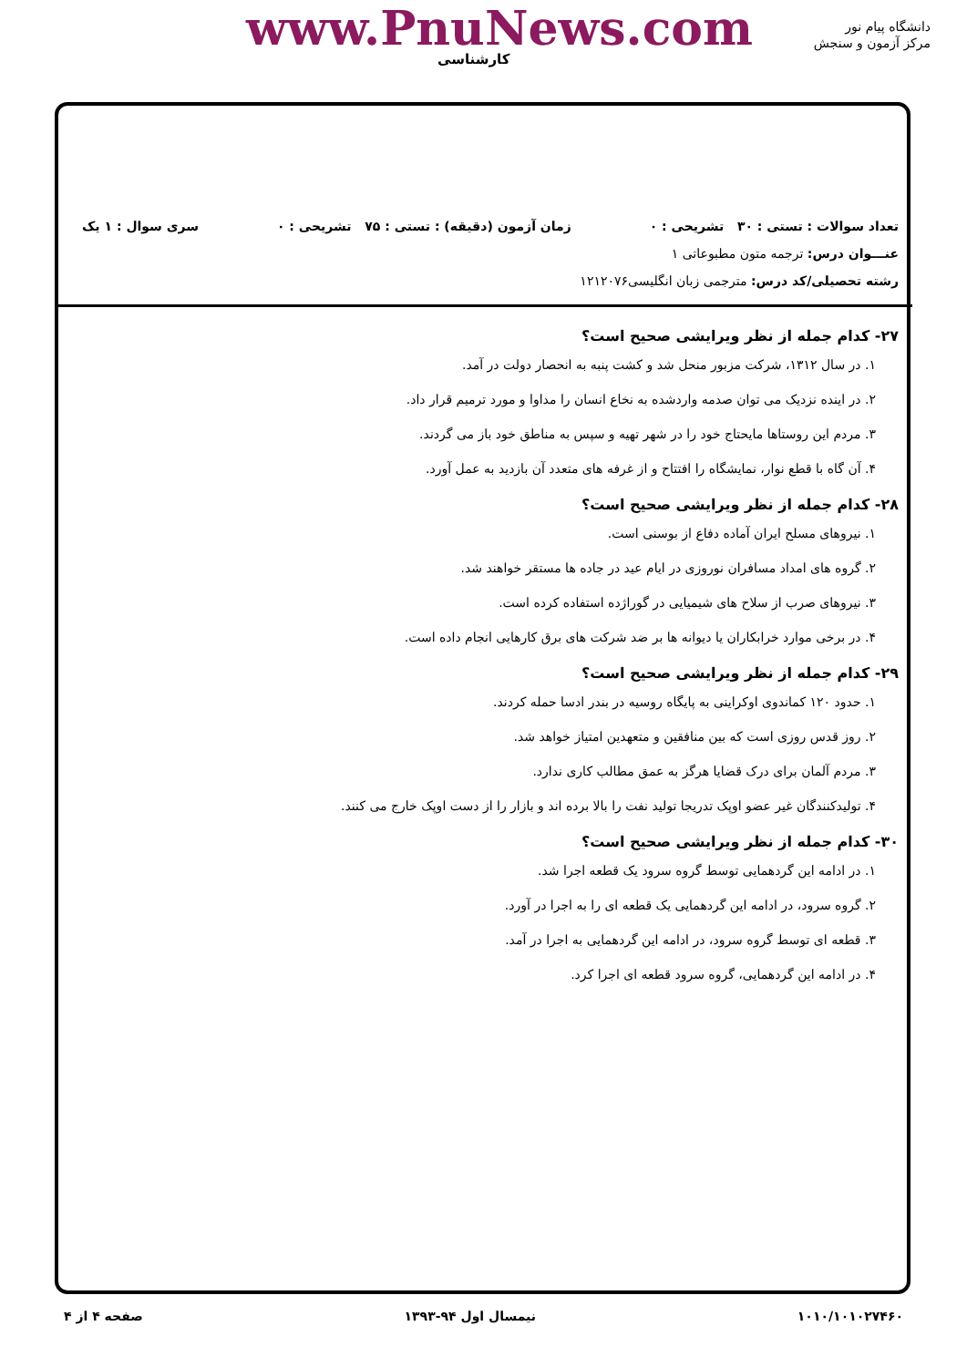www.PnuNews.com
کارشناسی
دانشگاه پیام نور
مرکز آزمون و سنجش
تعداد سوالات : تستی : ۳۰ تشریحی : ۰ زمان آزمون (دقیقه) : تستی : ۷۵ تشریحی : ۰ سری سوال : ۱ یک
عنـــوان درس: ترجمه متون مطبوعاتی ۱
رشته تحصیلی/کد درس: مترجمی زبان انگلیسی۱۲۱۲۰۷۶
۲۷- کدام جمله از نظر ویرایشی صحیح است؟
۱. در سال ۱۳۱۲، شرکت مزبور منحل شد و کشت پنبه به انحصار دولت در آمد.
۲. در اینده نزدیک می توان صدمه واردشده به نخاع انسان را مداوا و مورد ترمیم قرار داد.
۳. مردم این روستاها مایحتاج خود را در شهر تهیه و سپس به مناطق خود باز می گردند.
۴. آن گاه با قطع نوار، نمایشگاه را افتتاح و از غرفه های متعدد آن بازدید به عمل آورد.
۲۸- کدام جمله از نظر ویرایشی صحیح است؟
۱. نیروهای مسلح ایران آماده دفاع از بوسنی است.
۲. گروه های امداد مسافران نوروزی در ایام عید در جاده ها مستقر خواهند شد.
۳. نیروهای صرب از سلاح های شیمیایی در گوراژده استفاده کرده است.
۴. در برخی موارد خرابکاران یا دیوانه ها بر ضد شرکت های برق کارهایی انجام داده است.
۲۹- کدام جمله از نظر ویرایشی صحیح است؟
۱. حدود ۱۲۰ کماندوی اوکراینی به پایگاه روسیه در بندر ادسا حمله کردند.
۲. روز قدس روزی است که بین منافقین و متعهدین امتیاز خواهد شد.
۳. مردم آلمان برای درک قضایا هرگز به عمق مطالب کاری ندارد.
۴. تولیدکنندگان غیر عضو اوپک تدریجا تولید نفت را بالا برده اند و بازار را از دست اوپک خارج می کنند.
۳۰- کدام جمله از نظر ویرایشی صحیح است؟
۱. در ادامه این گردهمایی توسط گروه سرود یک قطعه اجرا شد.
۲. گروه سرود، در ادامه این گردهمایی یک قطعه ای را به اجرا در آورد.
۳. قطعه ای توسط گروه سرود، در ادامه این گردهمایی به اجرا در آمد.
۴. در ادامه این گردهمایی، گروه سرود قطعه ای اجرا کرد.
۱۰۱۰/۱۰۱۰۲۷۴۶۰ نیمسال اول ۹۴-۱۳۹۳ صفحه ۴ از ۴